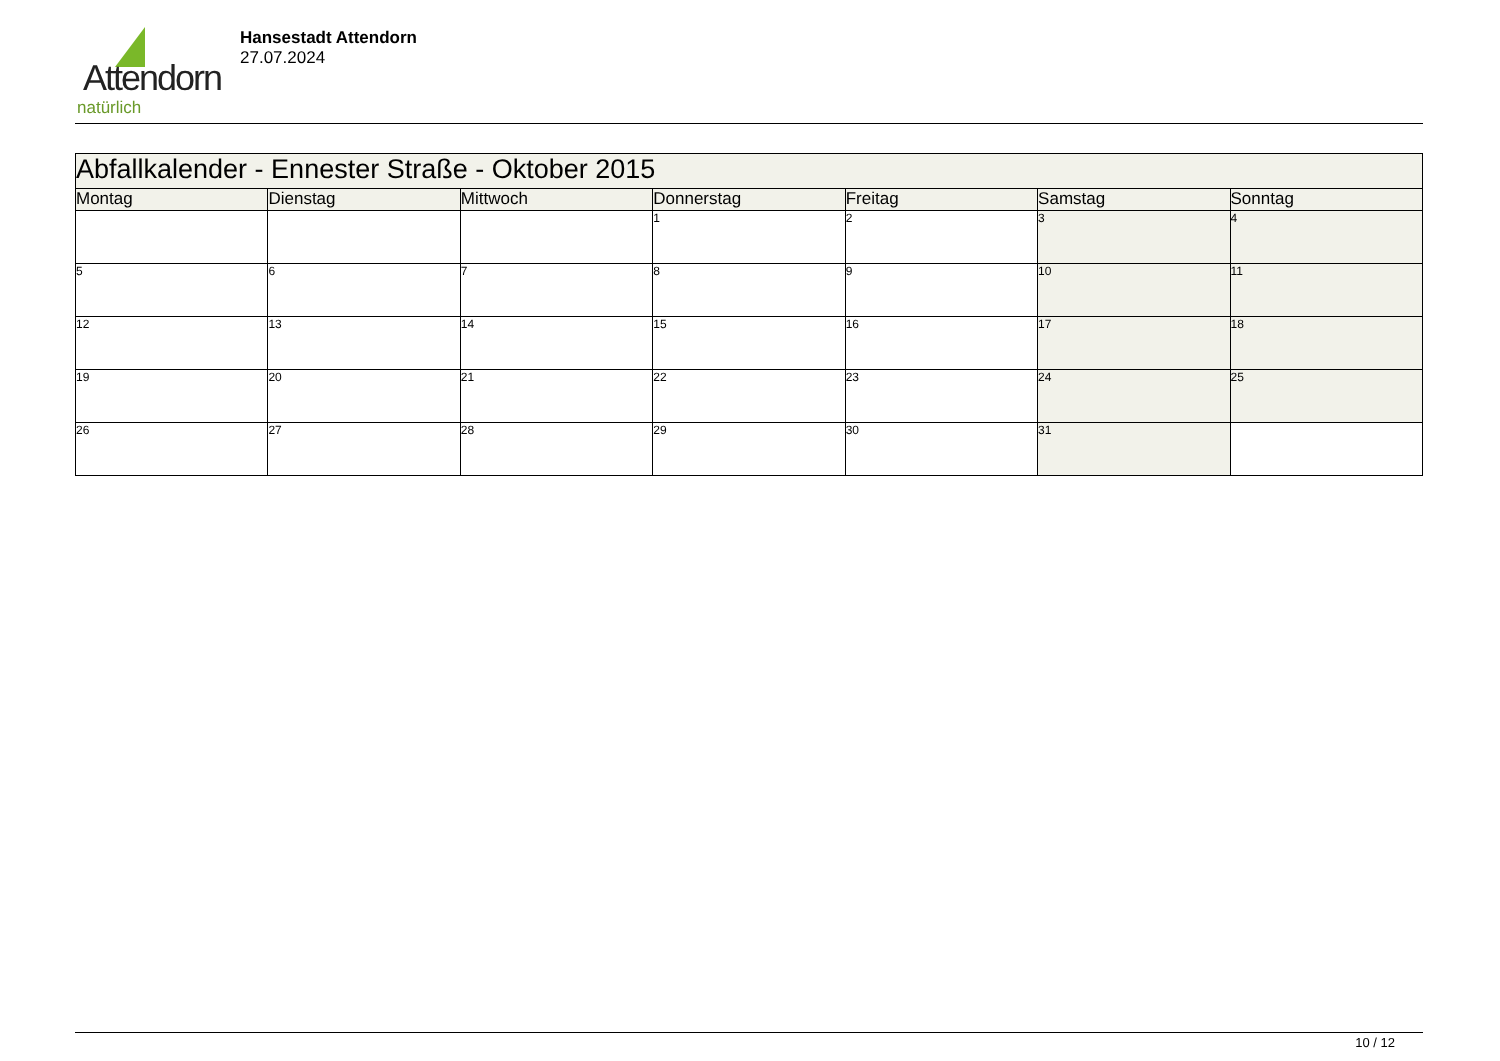Attendorn
natürlich
Hansestadt Attendorn
27.07.2024
| Abfallkalender - Ennester Straße - Oktober 2015 | | | | | | |
| --- | --- | --- | --- | --- | --- | --- |
| Montag | Dienstag | Mittwoch | Donnerstag | Freitag | Samstag | Sonntag |
| | | | 1 | 2 | 3 | 4 |
| 5 | 6 | 7 | 8 | 9 | 10 | 11 |
| 12 | 13 | 14 | 15 | 16 | 17 | 18 |
| 19 | 20 | 21 | 22 | 23 | 24 | 25 |
| 26 | 27 | 28 | 29 | 30 | 31 | |
10 / 12